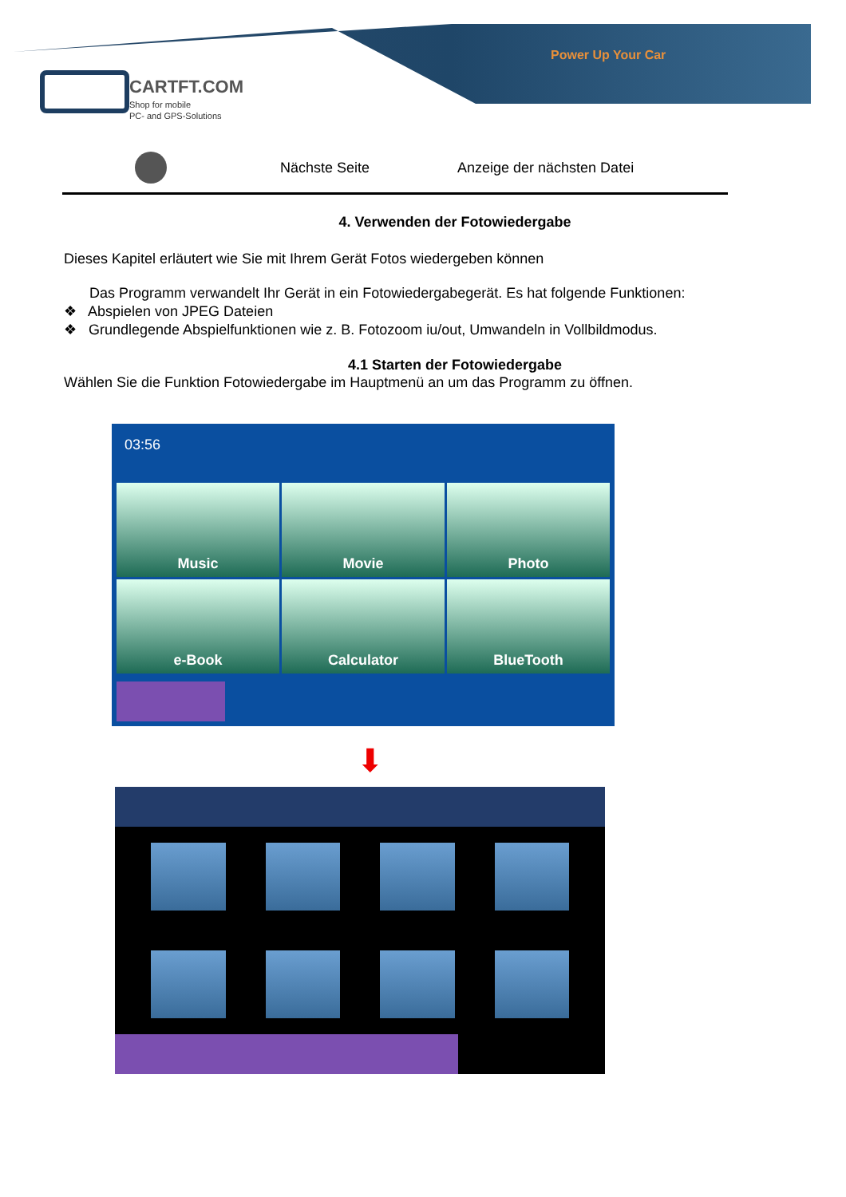Power Up Your Car
CARTFT.COM
Shop for mobile
PC- and GPS-Solutions
| | Nächste Seite | Anzeige der nächsten Datei |
4. Verwenden der Fotowiedergabe
Dieses Kapitel erläutert wie Sie mit Ihrem Gerät Fotos wiedergeben können
Das Programm verwandelt Ihr Gerät in ein Fotowiedergabegerät. Es hat folgende Funktionen:
❖ Abspielen von JPEG Dateien
❖ Grundlegende Abspielfunktionen wie z. B. Fotozoom iu/out, Umwandeln in Vollbildmodus.
4.1 Starten der Fotowiedergabe
Wählen Sie die Funktion Fotowiedergabe im Hauptmenü an um das Programm zu öffnen.
03:56
Music
Movie
Photo
e-Book
Calculator
BlueTooth
⬇